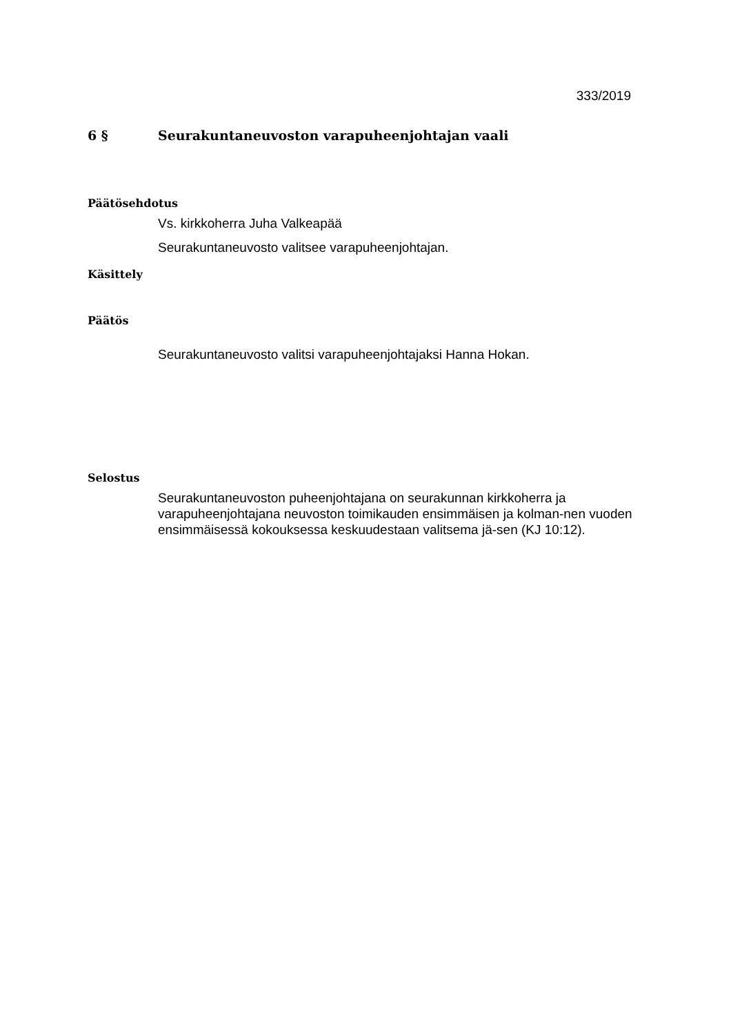333/2019
6 § Seurakuntaneuvoston varapuheenjohtajan vaali
Päätösehdotus
Vs. kirkkoherra Juha Valkeapää
Seurakuntaneuvosto valitsee varapuheenjohtajan.
Käsittely
Päätös
Seurakuntaneuvosto valitsi varapuheenjohtajaksi Hanna Hokan.
Selostus
Seurakuntaneuvoston puheenjohtajana on seurakunnan kirkkoherra ja varapuheenjohtajana neuvoston toimikauden ensimmäisen ja kolman-nen vuoden ensimmäisessä kokouksessa keskuudestaan valitsema jä-sen (KJ 10:12).